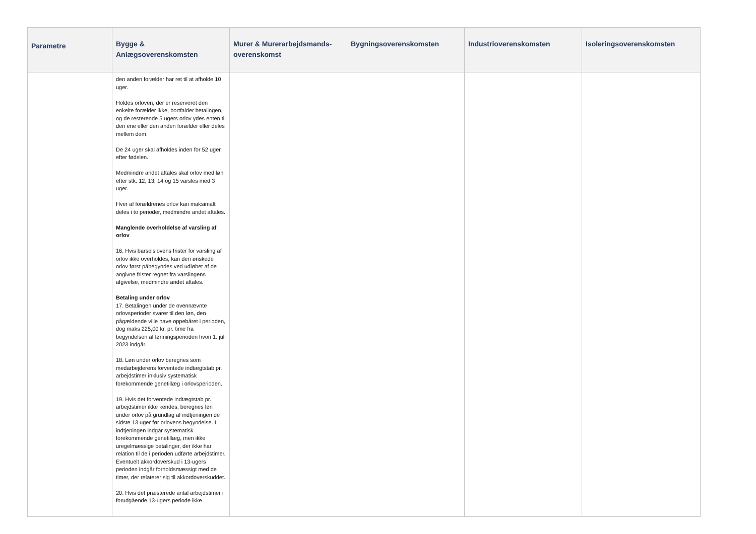| Parametre | Bygge & Anlægsoverenskomsten | Murer & Murerarbejdsmands-overenskomst | Bygningsoverenskomsten | Industrioverenskomsten | Isoleringsoverenskomsten |
| --- | --- | --- | --- | --- | --- |
| | den anden forælder har ret til at afholde 10 uger. Holdes orloven, der er reserveret den enkelte forælder ikke, bortfalder betalingen, og de resterende 5 ugers orlov ydes enten til den ene eller den anden forælder eller deles mellem dem. De 24 uger skal afholdes inden for 52 uger efter fødslen. Medmindre andet aftales skal orlov med løn efter stk. 12, 13, 14 og 15 varsles med 3 uger. Hver af forældrenes orlov kan maksimalt deles i to perioder, medmindre andet aftales. Manglende overholdelse af varsling af orlov 16. Hvis barselslovens frister for varsling af orlov ikke overholdes, kan den ønskede orlov først påbegyndes ved udløbet af de angivne frister regnet fra varslingens afgivelse, medmindre andet aftales. Betaling under orlov 17. Betalingen under de ovennævnte orlovsperioder svarer til den løn, den pågældende ville have oppebåret i perioden, dog maks 225,00 kr. pr. time fra begyndelsen af lønningsperioden hvori 1. juli 2023 indgår. 18. Løn under orlov beregnes som medarbejderens forventede indtægtstab pr. arbejdstimer inklusiv systematisk forekommende genetillæg i orlovsperioden. 19. Hvis det forventede indtægtstab pr. arbejdstimer ikke kendes, beregnes løn under orlov på grundlag af indtjeningen de sidste 13 uger før orlovens begyndelse. I indtjeningen indgår systematisk forekommende genetillæg, men ikke uregelmæssige betalinger, der ikke har relation til de i perioden udførte arbejdstimer. Eventuelt akkordoverskud i 13-ugers perioden indgår forholdsmæssigt med de timer, der relaterer sig til akkordoverskuddet. 20. Hvis det præsterede antal arbejdstimer i forudgående 13-ugers periode ikke | | | | |